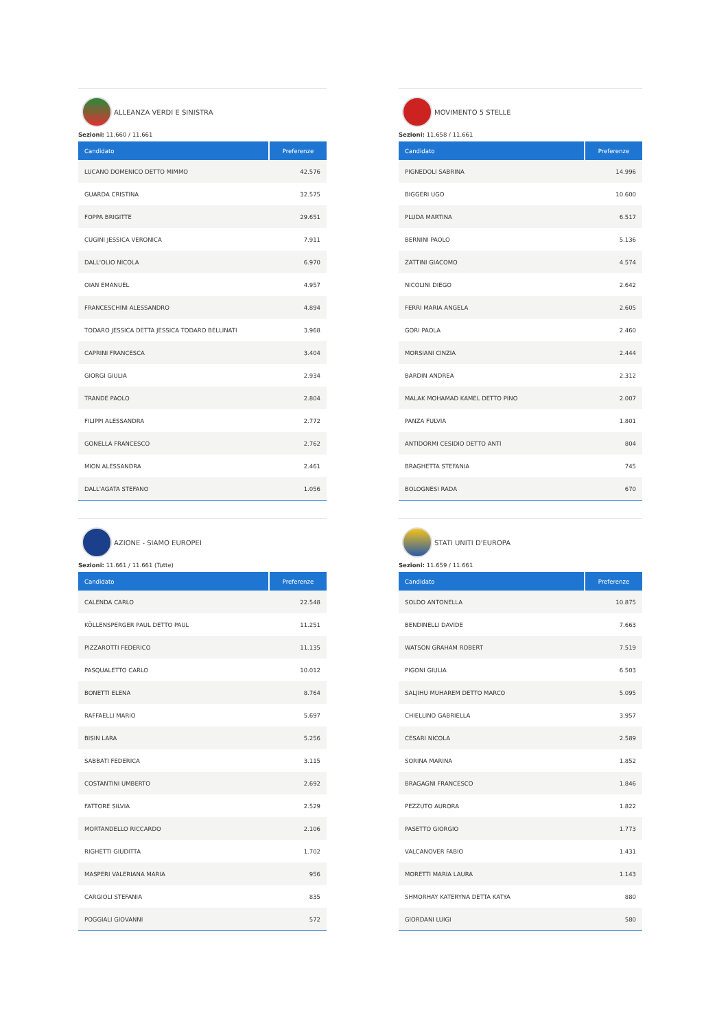ALLEANZA VERDI E SINISTRA
Sezioni: 11.660 / 11.661
| Candidato | Preferenze |
| --- | --- |
| LUCANO DOMENICO DETTO MIMMO | 42.576 |
| GUARDA CRISTINA | 32.575 |
| FOPPA BRIGITTE | 29.651 |
| CUGINI JESSICA VERONICA | 7.911 |
| DALL'OLIO NICOLA | 6.970 |
| OIAN EMANUEL | 4.957 |
| FRANCESCHINI ALESSANDRO | 4.894 |
| TODARO JESSICA DETTA JESSICA TODARO BELLINATI | 3.968 |
| CAPRINI FRANCESCA | 3.404 |
| GIORGI GIULIA | 2.934 |
| TRANDE PAOLO | 2.804 |
| FILIPPI ALESSANDRA | 2.772 |
| GONELLA FRANCESCO | 2.762 |
| MION ALESSANDRA | 2.461 |
| DALL'AGATA STEFANO | 1.056 |
MOVIMENTO 5 STELLE
Sezioni: 11.658 / 11.661
| Candidato | Preferenze |
| --- | --- |
| PIGNEDOLI SABRINA | 14.996 |
| BIGGERI UGO | 10.600 |
| PLUDA MARTINA | 6.517 |
| BERNINI PAOLO | 5.136 |
| ZATTINI GIACOMO | 4.574 |
| NICOLINI DIEGO | 2.642 |
| FERRI MARIA ANGELA | 2.605 |
| GORI PAOLA | 2.460 |
| MORSIANI CINZIA | 2.444 |
| BARDIN ANDREA | 2.312 |
| MALAK MOHAMAD KAMEL DETTO PINO | 2.007 |
| PANZA FULVIA | 1.801 |
| ANTIDORMI CESIDIO DETTO ANTI | 804 |
| BRAGHETTA STEFANIA | 745 |
| BOLOGNESI RADA | 670 |
AZIONE - SIAMO EUROPEI
Sezioni: 11.661 / 11.661 (Tutte)
| Candidato | Preferenze |
| --- | --- |
| CALENDA CARLO | 22.548 |
| KÖLLENSPERGER PAUL DETTO PAUL | 11.251 |
| PIZZAROTTI FEDERICO | 11.135 |
| PASQUALETTO CARLO | 10.012 |
| BONETTI ELENA | 8.764 |
| RAFFAELLI MARIO | 5.697 |
| BISIN LARA | 5.256 |
| SABBATI FEDERICA | 3.115 |
| COSTANTINI UMBERTO | 2.692 |
| FATTORE SILVIA | 2.529 |
| MORTANDELLO RICCARDO | 2.106 |
| RIGHETTI GIUDITTA | 1.702 |
| MASPERI VALERIANA MARIA | 956 |
| CARGIOLI STEFANIA | 835 |
| POGGIALI GIOVANNI | 572 |
STATI UNITI D'EUROPA
Sezioni: 11.659 / 11.661
| Candidato | Preferenze |
| --- | --- |
| SOLDO ANTONELLA | 10.875 |
| BENDINELLI DAVIDE | 7.663 |
| WATSON GRAHAM ROBERT | 7.519 |
| PIGONI GIULIA | 6.503 |
| SALJIHU MUHAREM DETTO MARCO | 5.095 |
| CHIELLINO GABRIELLA | 3.957 |
| CESARI NICOLA | 2.589 |
| SORINA MARINA | 1.852 |
| BRAGAGNI FRANCESCO | 1.846 |
| PEZZUTO AURORA | 1.822 |
| PASETTO GIORGIO | 1.773 |
| VALCANOVER FABIO | 1.431 |
| MORETTI MARIA LAURA | 1.143 |
| SHMORHAY KATERYNA DETTA KATYA | 880 |
| GIORDANI LUIGI | 580 |